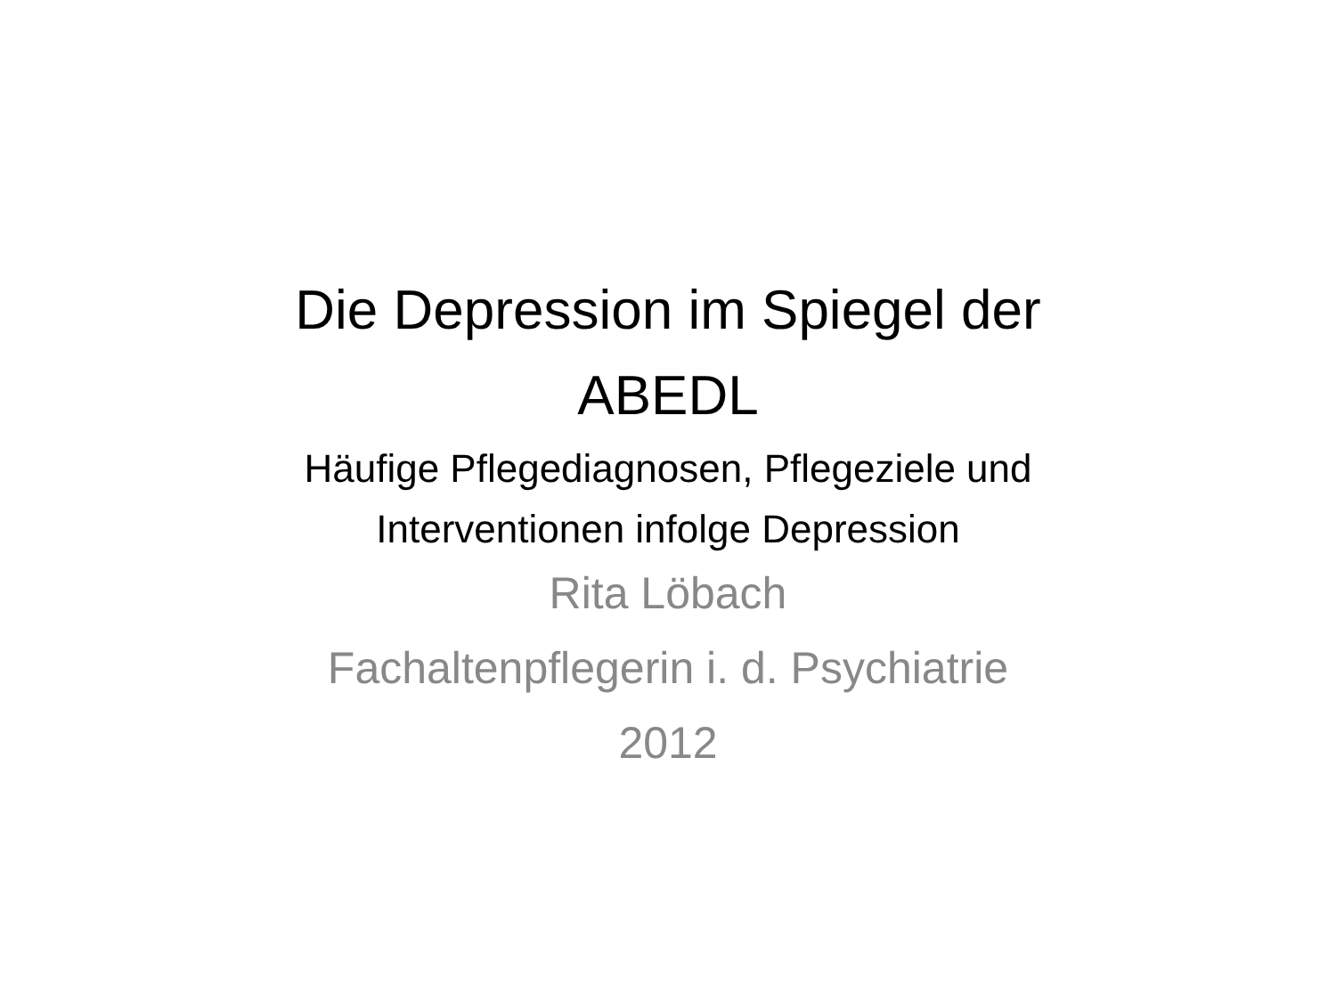Die Depression im Spiegel der
ABEDL
Häufige Pflegediagnosen, Pflegeziele und
Interventionen infolge Depression
Rita Löbach
Fachaltenpflegerin i. d. Psychiatrie
2012